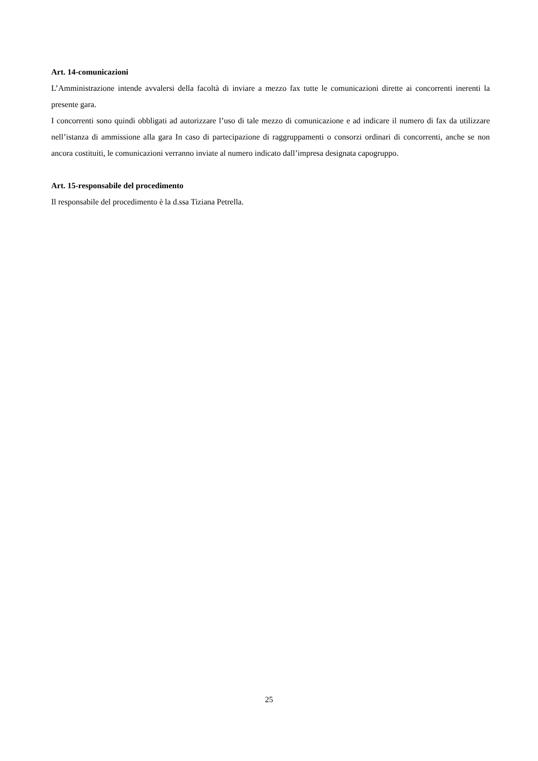Art. 14-comunicazioni
L’Amministrazione intende avvalersi della facoltà di inviare a mezzo fax tutte le comunicazioni dirette ai concorrenti inerenti la presente gara.
I concorrenti sono quindi obbligati ad autorizzare l’uso di tale mezzo di comunicazione e ad indicare il numero di fax da utilizzare nell’istanza di ammissione alla gara In caso di partecipazione di raggruppamenti o consorzi ordinari di concorrenti, anche se non ancora costituiti, le comunicazioni verranno inviate al numero indicato dall’impresa designata capogruppo.
Art. 15-responsabile del procedimento
Il responsabile del procedimento è la d.ssa Tiziana Petrella.
25